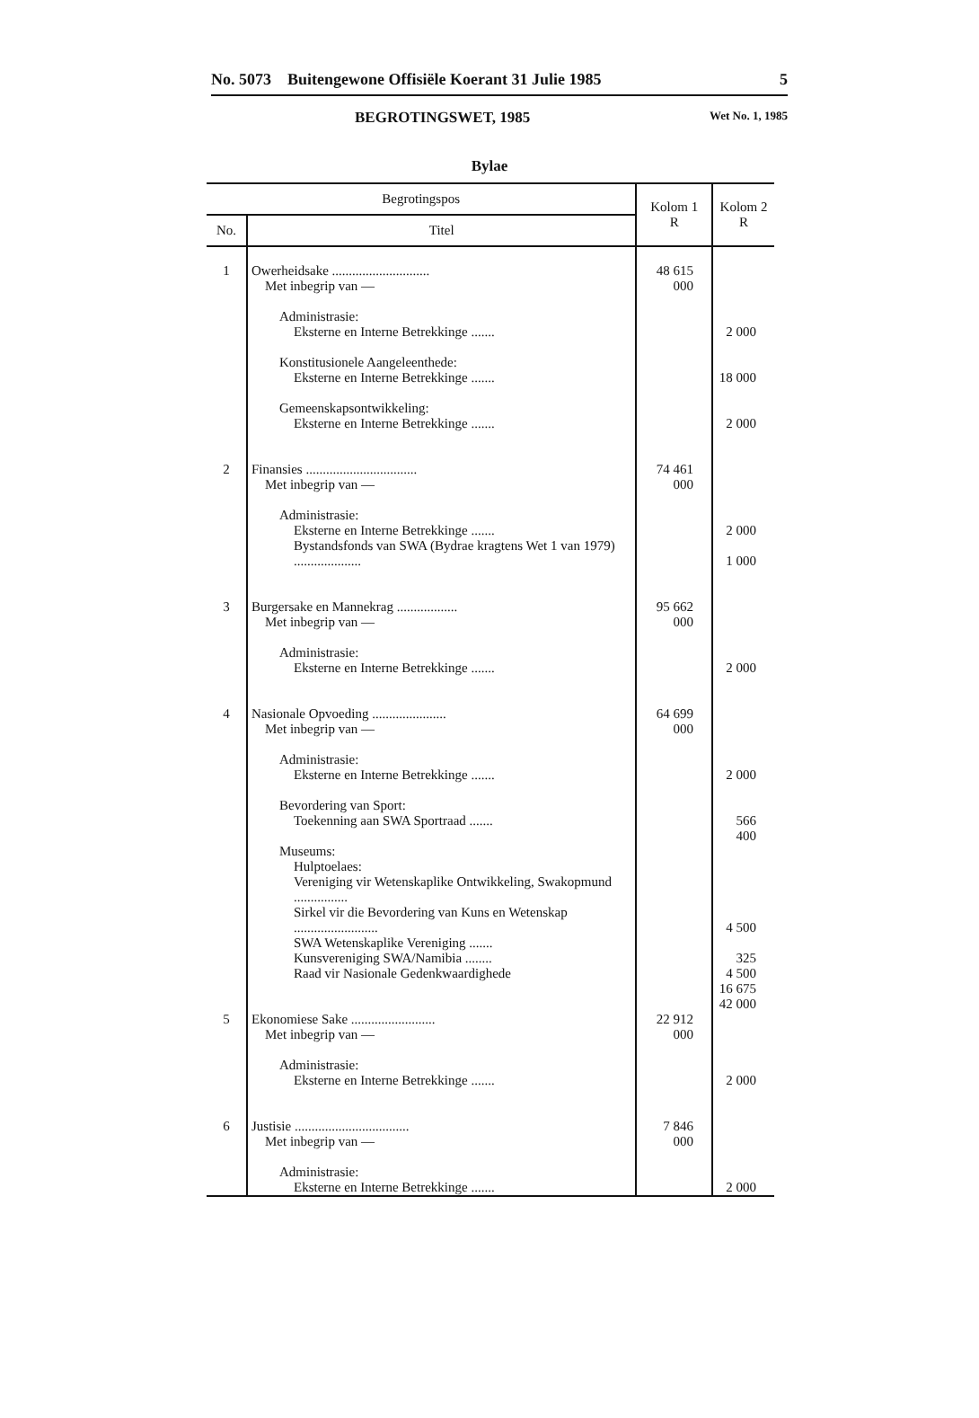No. 5073 Buitengewone Offisiële Koerant 31 Julie 1985 5
BEGROTINGSWET, 1985 Wet No. 1, 1985
Bylae
| Begrotingspos | | Kolom 1 R | Kolom 2 R |
| --- | --- | --- | --- |
| No. | Titel | | |
| 1 | Owerheidsake ............................. Met inbegrip van — Administrasie: Eksterne en Interne Betrekkinge ....... Konstitusionele Aangeleenthede: Eksterne en Interne Betrekkinge ....... Gemeenskapsontwikkeling: Eksterne en Interne Betrekkinge ....... | 48 615 000 | 2 000 18 000 2 000 |
| 2 | Finansies ................................. Met inbegrip van — Administrasie: Eksterne en Interne Betrekkinge ....... Bystandsfonds van SWA (Bydrae kragtens Wet 1 van 1979) .................... | 74 461 000 | 2 000 1 000 |
| 3 | Burgersake en Mannekrag .................. Met inbegrip van — Administrasie: Eksterne en Interne Betrekkinge ....... | 95 662 000 | 2 000 |
| 4 | Nasionale Opvoeding ...................... Met inbegrip van — Administrasie: Eksterne en Interne Betrekkinge ....... Bevordering van Sport: Toekenning aan SWA Sportraad ....... Museums: Hulptoelaes: Vereniging vir Wetenskaplike Ontwikkeling, Swakopmund ................ Sirkel vir die Bevordering van Kuns en Wetenskap ......................... SWA Wetenskaplike Vereniging ....... Kunsvereniging SWA/Namibia ........ Raad vir Nasionale Gedenkwaardighede | 64 699 000 | 2 000 566 400 4 500 325 4 500 16 675 42 000 |
| 5 | Ekonomiese Sake ......................... Met inbegrip van — Administrasie: Eksterne en Interne Betrekkinge ....... | 22 912 000 | 2 000 |
| 6 | Justisie .................................. Met inbegrip van — Administrasie: Eksterne en Interne Betrekkinge ....... | 7 846 000 | 2 000 |